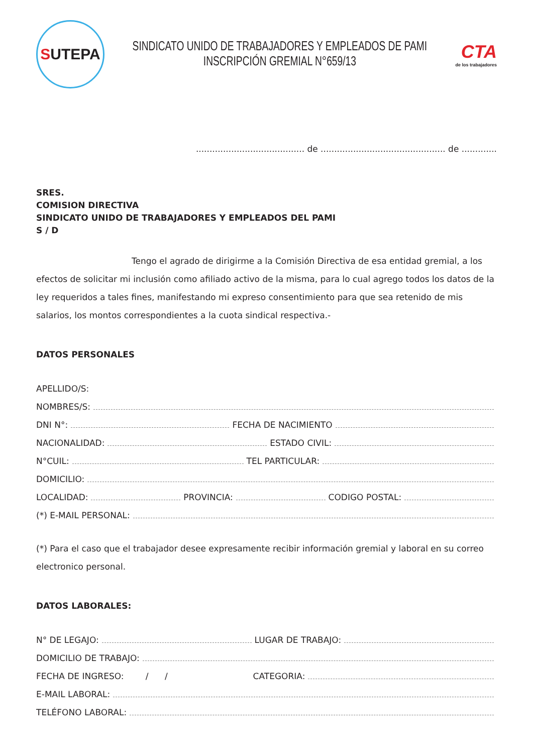S UTEPA
SINDICATO UNIDO DE TRABAJADORES Y EMPLEADOS DE PAMI
INSCRIPCIÓN GREMIAL N°659/13
CTA
de los trabajadores
........................................ de .............................................. de .............
SRES.
COMISION DIRECTIVA
SINDICATO UNIDO DE TRABAJADORES Y EMPLEADOS DEL PAMI
S / D
Tengo el agrado de dirigirme a la Comisión Directiva de esa entidad gremial, a los efectos de solicitar mi inclusión como afiliado activo de la misma, para lo cual agrego todos los datos de la ley requeridos a tales fines, manifestando mi expreso consentimiento para que sea retenido de mis salarios, los montos correspondientes a la cuota sindical respectiva.-
DATOS PERSONALES
APELLIDO/S:
NOMBRES/S:
DNI N°: FECHA DE NACIMIENTO
NACIONALIDAD: ESTADO CIVIL:
N°CUIL: TEL PARTICULAR:
DOMICILIO:
LOCALIDAD: PROVINCIA: CODIGO POSTAL:
(*) E-MAIL PERSONAL:
(*) Para el caso que el trabajador desee expresamente recibir información gremial y laboral en su correo electronico personal.
DATOS LABORALES:
N° DE LEGAJO: LUGAR DE TRABAJO:
DOMICILIO DE TRABAJO:
FECHA DE INGRESO: / / CATEGORIA:
E-MAIL LABORAL:
TELÉFONO LABORAL: